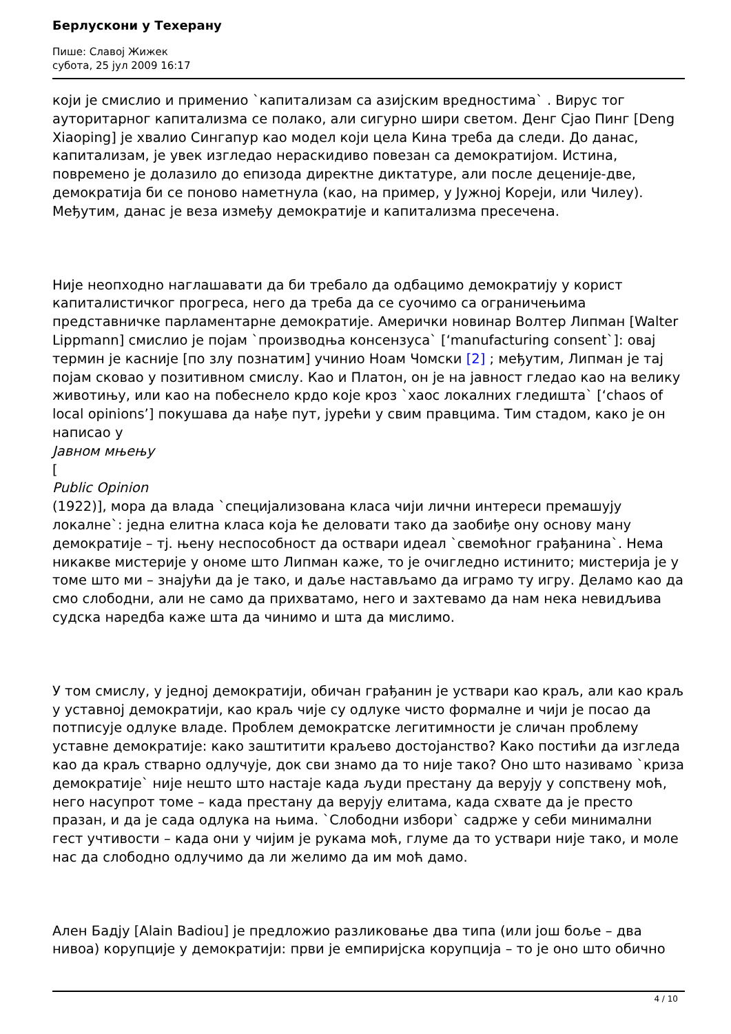Берлускони у Техерану
Пише: Славој Жижек
субота, 25 јул 2009 16:17
који је смислио и применио `капитализам са азијским вредностима` . Вирус тог ауторитарног капитализма се полако, али сигурно шири светом. Денг Сјао Пинг [Deng Xiaoping] је хвалио Сингапур као модел који цела Кина треба да следи. До данас, капитализам, је увек изгледао нераскидиво повезан са демократијом. Истина, повремено је долазило до епизода директне диктатуре, али после деценије-две, демократија би се поново наметнула (као, на пример, у Јужној Кореји, или Чилеу). Међутим, данас је веза између демократије и капитализма пресечена.
Није неопходно наглашавати да би требало да одбацимо демократију у корист капиталистичког прогреса, него да треба да се суочимо са ограничењима представничке парламентарне демократије. Амерички новинар Волтер Липман [Walter Lippmann] смислио је појам `производња консензуса` [‘manufacturing consent`]: овај термин је касније [по злу познатим] учинио Ноам Чомски [2] ; међутим, Липман је тај појам сковао у позитивном смислу. Као и Платон, он је на јавност гледао као на велику животињу, или као на побеснело крдо које кроз `хаос локалних гледишта` [‘chaos of local opinions’] покушава да нађе пут, јурећи у свим правцима. Тим стадом, како је он написао у
Јавном мњењу
[
Public Opinion
(1922)], мора да влада `специјализована класа чији лични интереси премашују локалне`: једна елитна класа која ће деловати тако да заобиђе ону основу ману демократије – тј. њену неспособност да оствари идеал `свемоћног грађанина`. Нема никакве мистерије у ономе што Липман каже, то је очигледно истинито; мистерија је у томе што ми – знајући да је тако, и даље настављамо да играмо ту игру. Деламо као да смо слободни, али не само да прихватамо, него и захтевамо да нам нека невидљива судска наредба каже шта да чинимо и шта да мислимо.
У том смислу, у једној демократији, обичан грађанин је уствари као краљ, али као краљ у уставној демократији, као краљ чије су одлуке чисто формалне и чији је посао да потписује одлуке владе. Проблем демократске легитимности је сличан проблему уставне демократије: како заштитити краљево достојанство? Како постићи да изгледа као да краљ стварно одлучује, док сви знамо да то није тако? Оно што називамо `криза демократије` није нешто што настаје када људи престану да верују у сопствену моћ, него насупрот томе – када престану да верују елитама, када схвате да је престо празан, и да је сада одлука на њима. `Слободни избори` садрже у себи минимални гест учтивости – када они у чијим је рукама моћ, глуме да то уствари није тако, и моле нас да слободно одлучимо да ли желимо да им моћ дамо.
Ален Бадју [Alain Badiou] је предложио разликовање два типа (или још боље – два нивоа) корупције у демократији: први је емпиријска корупција – то је оно што обично
4 / 10